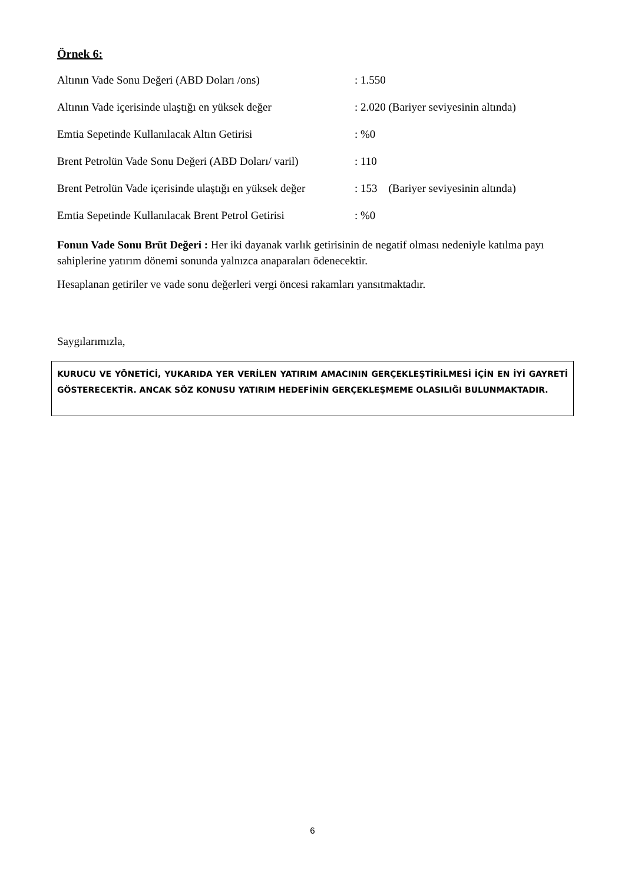Örnek 6:
| Altının Vade Sonu Değeri (ABD Doları /ons) | : 1.550 |
| Altının Vade içerisinde ulaştığı en yüksek değer | : 2.020 (Bariyer seviyesinin altında) |
| Emtia Sepetinde Kullanılacak Altın Getirisi | : %0 |
| Brent Petrolün Vade Sonu Değeri (ABD Doları/ varil) | : 110 |
| Brent Petrolün Vade içerisinde ulaştığı en yüksek değer | : 153 (Bariyer seviyesinin altında) |
| Emtia Sepetinde Kullanılacak Brent Petrol Getirisi | : %0 |
Fonun Vade Sonu Brüt Değeri : Her iki dayanak varlık getirisinin de negatif olması nedeniyle katılma payı sahiplerine yatırım dönemi sonunda yalnızca anaparaları ödenecektir.
Hesaplanan getiriler ve vade sonu değerleri vergi öncesi rakamları yansıtmaktadır.
Saygılarımızla,
KURUCU VE YÖNETİCİ, YUKARIDA YER VERİLEN YATIRIM AMACININ GERÇEKLEŞTİRİLMESİ İÇİN EN İYİ GAYRETİ GÖSTERECEKTİR. ANCAK SÖZ KONUSU YATIRIM HEDEFİNİN GERÇEKLEŞMEME OLASILIĞI BULUNMAKTADIR.
6